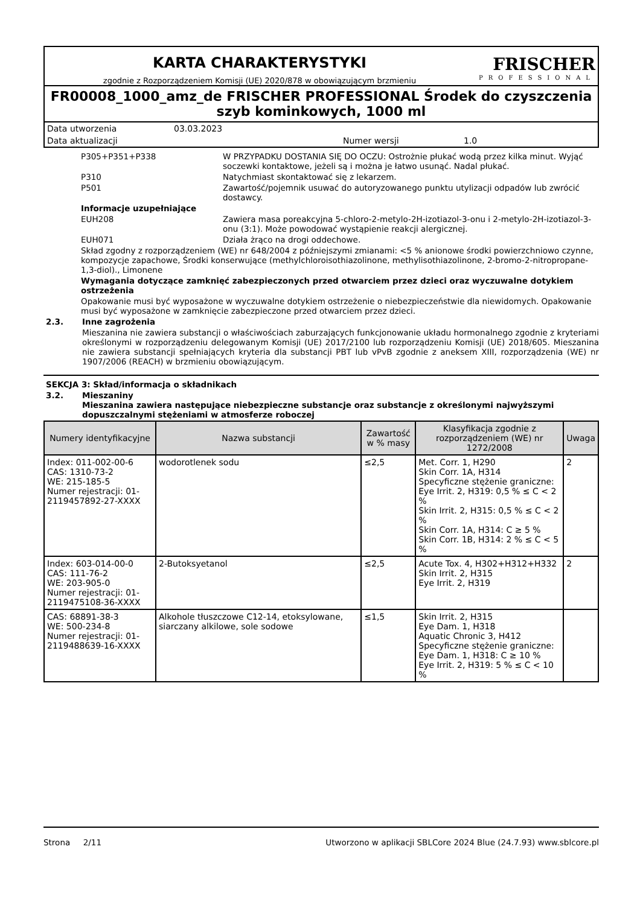KARTA CHARAKTERYSTYKI
zgodnie z Rozporządzeniem Komisji (UE) 2020/878 w obowiązującym brzmieniu
FRISCHER
PROFESSIONAL
FR00008_1000_amz_de FRISCHER PROFESSIONAL Środek do czyszczenia szyb kominkowych, 1000 ml
Data utworzenia 03.03.2023
Data aktualizacji Numer wersji 1.0
P305+P351+P338 W PRZYPADKU DOSTANIA SIĘ DO OCZU: Ostrożnie płukać wodą przez kilka minut. Wyjąć soczewki kontaktowe, jeżeli są i można je łatwo usunąć. Nadal płukać.
P310 Natychmiast skontaktować się z lekarzem.
P501 Zawartość/pojemnik usuwać do autoryzowanego punktu utylizacji odpadów lub zwrócić dostawcy.
Informacje uzupełniające
EUH208 Zawiera masa poreakcyjna 5-chloro-2-metylo-2H-izotiazol-3-onu i 2-metylo-2H-izotiazol-3-onu (3:1). Może powodować wystąpienie reakcji alergicznej.
EUH071 Działa żrąco na drogi oddechowe.
Skład zgodny z rozporządzeniem (WE) nr 648/2004 z późniejszymi zmianami: <5 % anionowe środki powierzchniowo czynne, kompozycje zapachowe, Środki konserwujące (methylchloroisothiazolinone, methylisothiazolinone, 2-bromo-2-nitropropane-1,3-diol)., Limonene
Wymagania dotyczące zamknięć zabezpieczonych przed otwarciem przez dzieci oraz wyczuwalne dotykiem ostrzeżenia
Opakowanie musi być wyposażone w wyczuwalne dotykiem ostrzeżenie o niebezpieczeństwie dla niewidomych. Opakowanie musi być wyposażone w zamknięcie zabezpieczone przed otwarciem przez dzieci.
2.3. Inne zagrożenia
Mieszanina nie zawiera substancji o właściwościach zaburzających funkcjonowanie układu hormonalnego zgodnie z kryteriami określonymi w rozporządzeniu delegowanym Komisji (UE) 2017/2100 lub rozporządzeniu Komisji (UE) 2018/605. Mieszanina nie zawiera substancji spełniających kryteria dla substancji PBT lub vPvB zgodnie z aneksem XIII, rozporządzenia (WE) nr 1907/2006 (REACH) w brzmieniu obowiązującym.
SEKCJA 3: Skład/informacja o składnikach
3.2. Mieszaniny
Mieszanina zawiera następujące niebezpieczne substancje oraz substancje z określonymi najwyższymi dopuszczalnymi stężeniami w atmosferze roboczej
| Numery identyfikacyjne | Nazwa substancji | Zawartość w % masy | Klasyfikacja zgodnie z rozporządzeniem (WE) nr 1272/2008 | Uwaga |
| --- | --- | --- | --- | --- |
| Index: 011-002-00-6 CAS: 1310-73-2 WE: 215-185-5 Numer rejestracji: 01-2119457892-27-XXXX | wodorotlenek sodu | ≤2,5 | Met. Corr. 1, H290 Skin Corr. 1A, H314 Specyficzne stężenie graniczne: Eye Irrit. 2, H319: 0,5 % ≤ C < 2 % Skin Irrit. 2, H315: 0,5 % ≤ C < 2 % Skin Corr. 1A, H314: C ≥ 5 % Skin Corr. 1B, H314: 2 % ≤ C < 5 % | 2 |
| Index: 603-014-00-0 CAS: 111-76-2 WE: 203-905-0 Numer rejestracji: 01-2119475108-36-XXXX | 2-Butoksyetanol | ≤2,5 | Acute Tox. 4, H302+H312+H332 Skin Irrit. 2, H315 Eye Irrit. 2, H319 | 2 |
| CAS: 68891-38-3 WE: 500-234-8 Numer rejestracji: 01-2119488639-16-XXXX | Alkohole tłuszczowe C12-14, etoksylowane, siarczany alkilowe, sole sodowe | ≤1,5 | Skin Irrit. 2, H315 Eye Dam. 1, H318 Aquatic Chronic 3, H412 Specyficzne stężenie graniczne: Eye Dam. 1, H318: C ≥ 10 % Eye Irrit. 2, H319: 5 % ≤ C < 10 % | |
Strona 2/11 Utworzono w aplikacji SBLCore 2024 Blue (24.7.93) www.sblcore.pl